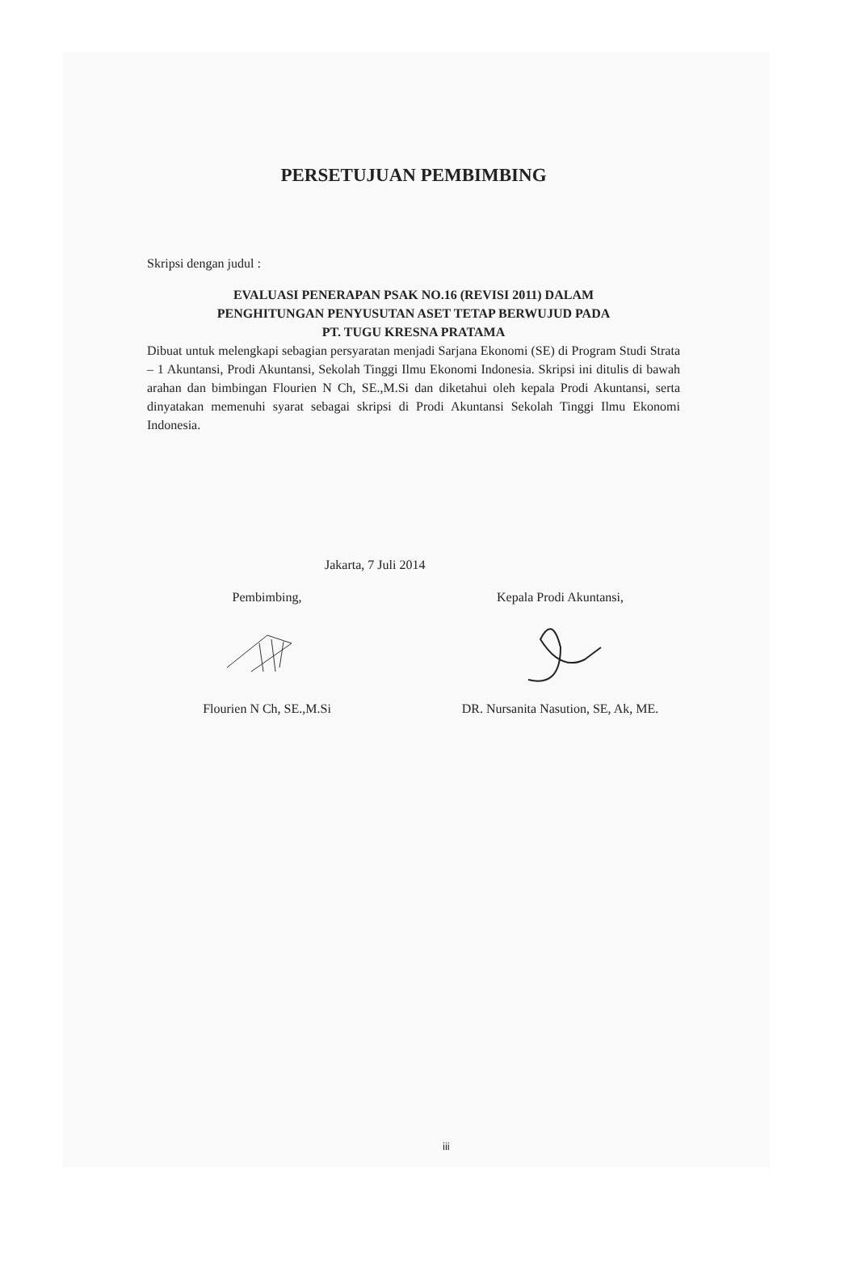PERSETUJUAN PEMBIMBING
Skripsi dengan judul :
EVALUASI PENERAPAN PSAK NO.16 (REVISI 2011) DALAM
PENGHITUNGAN PENYUSUTAN ASET TETAP BERWUJUD PADA
PT. TUGU KRESNA PRATAMA
Dibuat untuk melengkapi sebagian persyaratan menjadi Sarjana Ekonomi (SE) di Program Studi Strata – 1 Akuntansi, Prodi Akuntansi, Sekolah Tinggi Ilmu Ekonomi Indonesia. Skripsi ini ditulis di bawah arahan dan bimbingan Flourien N Ch, SE.,M.Si dan diketahui oleh kepala Prodi Akuntansi, serta dinyatakan memenuhi syarat sebagai skripsi di Prodi Akuntansi Sekolah Tinggi Ilmu Ekonomi Indonesia.
Jakarta, 7 Juli 2014
Pembimbing, Kepala Prodi Akuntansi,
Flourien N Ch, SE.,M.Si DR. Nursanita Nasution, SE, Ak, ME.
iii